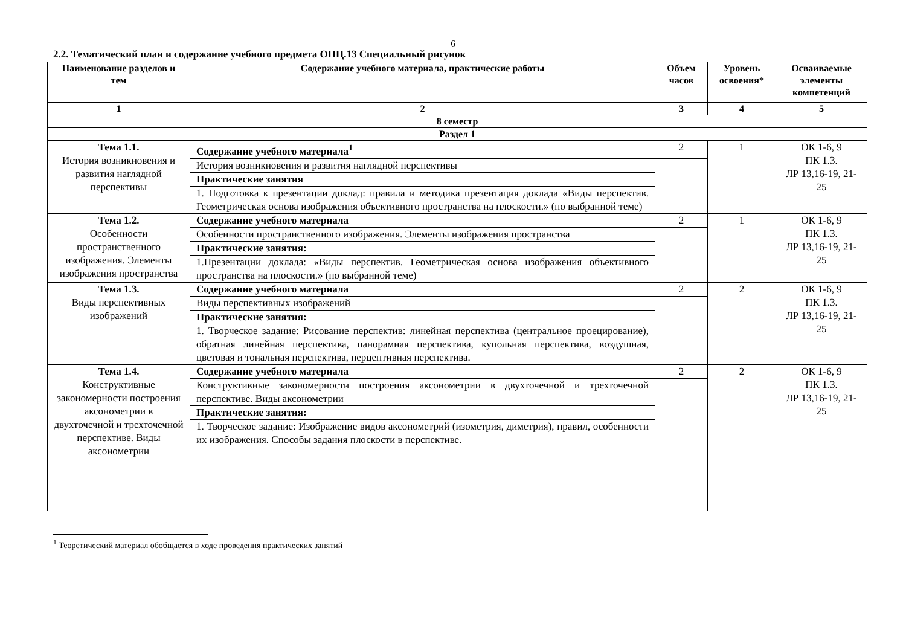6
2.2. Тематический план и содержание учебного предмета ОПЦ.13 Специальный рисунок
| Наименование разделов и тем | Содержание учебного материала, практические работы | Объем часов | Уровень освоения* | Осваиваемые элементы компетенций |
| --- | --- | --- | --- | --- |
| 1 | 2 | 3 | 4 | 5 |
| 8 семестр | | | | |
| Раздел 1 | | | | |
| Тема 1.1. История возникновения и развития наглядной перспективы | Содержание учебного материала<sup>1</sup> | 2 | 1 | ОК 1-6, 9 ПК 1.3. ЛР 13,16-19, 21-25 |
| | История возникновения и развития наглядной перспективы | | | |
| | Практические занятия | | | |
| | 1. Подготовка к презентации доклад: правила и методика презентация доклада «Виды перспектив. Геометрическая основа изображения объективного пространства на плоскости.» (по выбранной теме) | | | |
| Тема 1.2. Особенности пространственного изображения. Элементы изображения пространства | Содержание учебного материала | 2 | 1 | ОК 1-6, 9 ПК 1.3. ЛР 13,16-19, 21-25 |
| | Особенности пространственного изображения. Элементы изображения пространства | | | |
| | Практические занятия: | | | |
| | 1.Презентации доклада: «Виды перспектив. Геометрическая основа изображения объективного пространства на плоскости.» (по выбранной теме) | | | |
| Тема 1.3. Виды перспективных изображений | Содержание учебного материала | 2 | 2 | ОК 1-6, 9 ПК 1.3. ЛР 13,16-19, 21-25 |
| | Виды перспективных изображений | | | |
| | Практические занятия: | | | |
| | 1. Творческое задание: Рисование перспектив: линейная перспектива (центральное проецирование), обратная линейная перспектива, панорамная перспектива, купольная перспектива, воздушная, цветовая и тональная перспектива, перцептивная перспектива. | | | |
| Тема 1.4. Конструктивные закономерности построения аксонометрии в двухточечной и трехточечной перспективе. Виды аксонометрии | Содержание учебного материала | 2 | 2 | ОК 1-6, 9 ПК 1.3. ЛР 13,16-19, 21-25 |
| | Конструктивные закономерности построения аксонометрии в двухточечной и трехточечной перспективе. Виды аксонометрии | | | |
| | Практические занятия: | | | |
| | 1. Творческое задание: Изображение видов аксонометрий (изометрия, диметрия), правил, особенности их изображения. Способы задания плоскости в перспективе. | | | |
<sup>1</sup> Теоретический материал обобщается в ходе проведения практических занятий